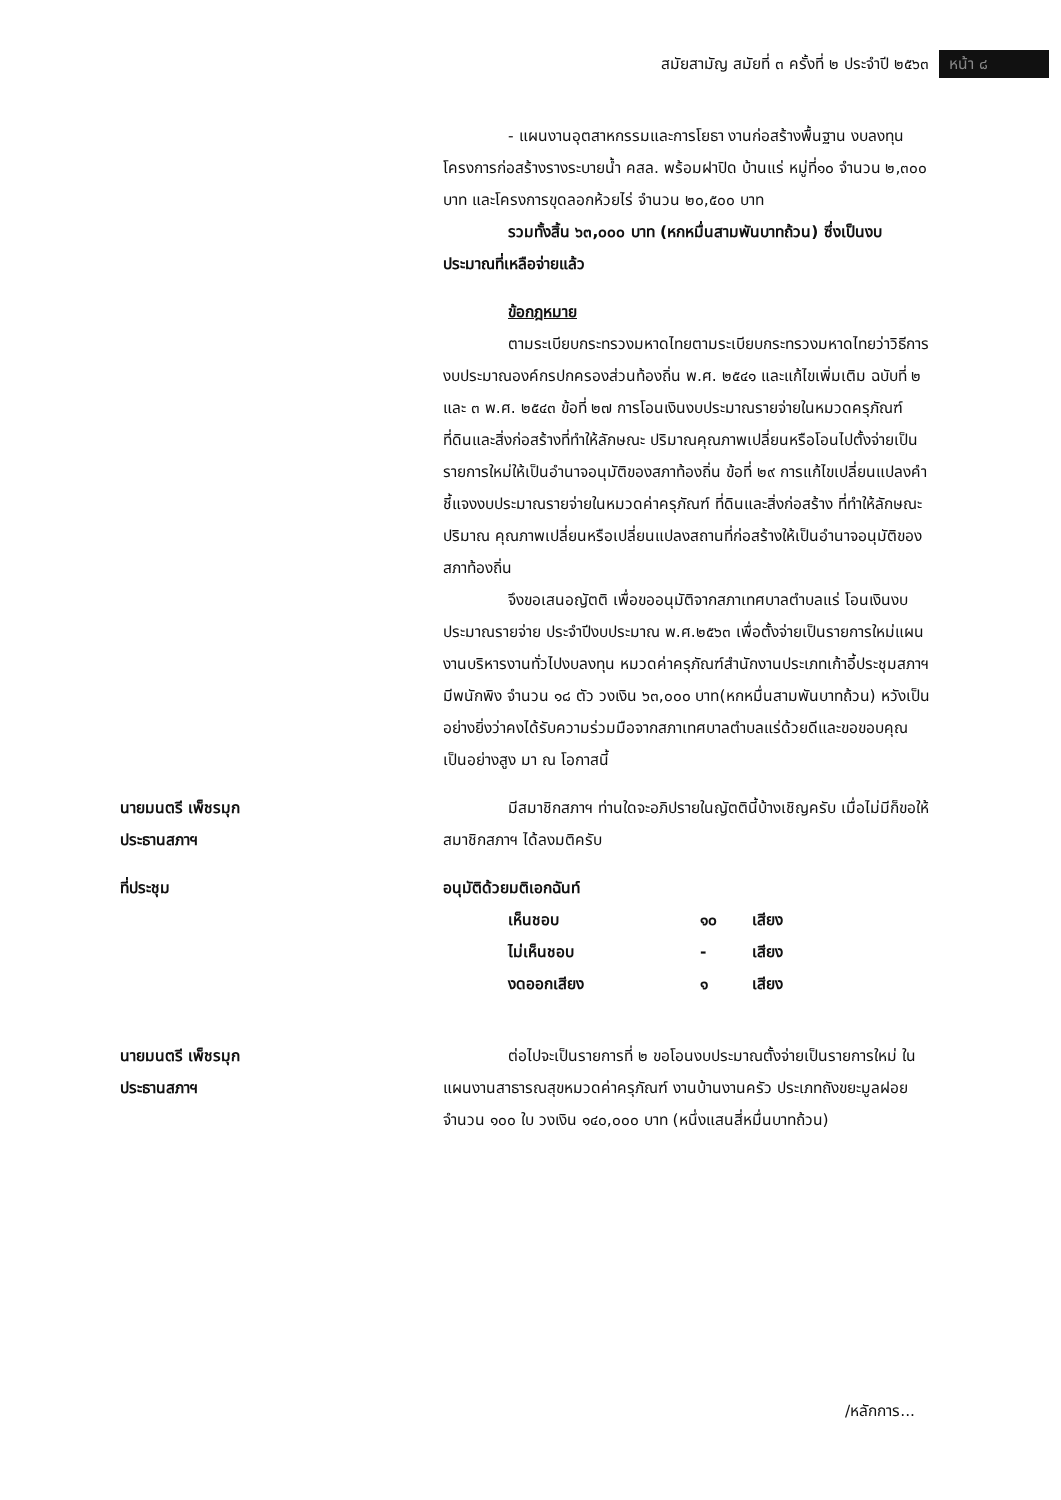สมัยสามัญ สมัยที่ ๓ ครั้งที่ ๒ ประจำปี ๒๕๖๓
หน้า ๘
- แผนงานอุตสาหกรรมและการโยธา งานก่อสร้างพื้นฐาน งบลงทุนโครงการก่อสร้างรางระบายน้ำ คสล. พร้อมฝาปิด บ้านแร่ หมู่ที่๑๐ จำนวน ๒,๓๐๐ บาท และโครงการขุดลอกห้วยไร่ จำนวน ๒๐,๕๐๐ บาท
รวมทั้งสิ้น ๖๓,๐๐๐ บาท (หกหมื่นสามพันบาทถ้วน) ซึ่งเป็นงบประมาณที่เหลือจ่ายแล้ว
ข้อกฎหมาย
ตามระเบียบกระทรวงมหาดไทยตามระเบียบกระทรวงมหาดไทยว่าวิธีการงบประมาณองค์กรปกครองส่วนท้องถิ่น พ.ศ. ๒๕๔๑ และแก้ไขเพิ่มเติม ฉบับที่ ๒ และ ๓ พ.ศ. ๒๕๔๓ ข้อที่ ๒๗ การโอนเงินงบประมาณรายจ่ายในหมวดครุภัณฑ์ ที่ดินและสิ่งก่อสร้างที่ทำให้ลักษณะ ปริมาณคุณภาพเปลี่ยนหรือโอนไปตั้งจ่ายเป็นรายการใหม่ให้เป็นอำนาจอนุมัติของสภาท้องถิ่น ข้อที่ ๒๙ การแก้ไขเปลี่ยนแปลงคำชี้แจงงบประมาณรายจ่ายในหมวดค่าครุภัณฑ์ ที่ดินและสิ่งก่อสร้าง ที่ทำให้ลักษณะ ปริมาณ คุณภาพเปลี่ยนหรือเปลี่ยนแปลงสถานที่ก่อสร้างให้เป็นอำนาจอนุมัติของสภาท้องถิ่น
จึงขอเสนอญัตติ เพื่อขออนุมัติจากสภาเทศบาลตำบลแร่ โอนเงินงบประมาณรายจ่าย ประจำปีงบประมาณ พ.ศ.๒๕๖๓ เพื่อตั้งจ่ายเป็นรายการใหม่แผนงานบริหารงานทั่วไปงบลงทุน หมวดค่าครุภัณฑ์สำนักงานประเภทเก้าอี้ประชุมสภาฯมีพนักพิง จำนวน ๑๘ ตัว วงเงิน ๖๓,๐๐๐ บาท(หกหมื่นสามพันบาทถ้วน) หวังเป็นอย่างยิ่งว่าคงได้รับความร่วมมือจากสภาเทศบาลตำบลแร่ด้วยดีและขอขอบคุณ เป็นอย่างสูง มา ณ โอกาสนี้
นายมนตรี เพ็ชรมุก
ประธานสภาฯ
มีสมาชิกสภาฯ ท่านใดจะอภิปรายในญัตตินี้บ้างเชิญครับ เมื่อไม่มีก็ขอให้สมาชิกสภาฯ ได้ลงมติครับ
ที่ประชุม อนุมัติด้วยมติเอกฉันท์
| เห็นชอบ | ๑๐ | เสียง |
| ไม่เห็นชอบ | - | เสียง |
| งดออกเสียง | ๑ | เสียง |
นายมนตรี เพ็ชรมุก
ประธานสภาฯ
ต่อไปจะเป็นรายการที่ ๒ ขอโอนงบประมาณตั้งจ่ายเป็นรายการใหม่ ในแผนงานสาธารณสุขหมวดค่าครุภัณฑ์ งานบ้านงานครัว ประเภทถังขยะมูลฝอย จำนวน ๑๐๐ ใบ วงเงิน ๑๔๐,๐๐๐ บาท (หนึ่งแสนสี่หมื่นบาทถ้วน)
/หลักการ...